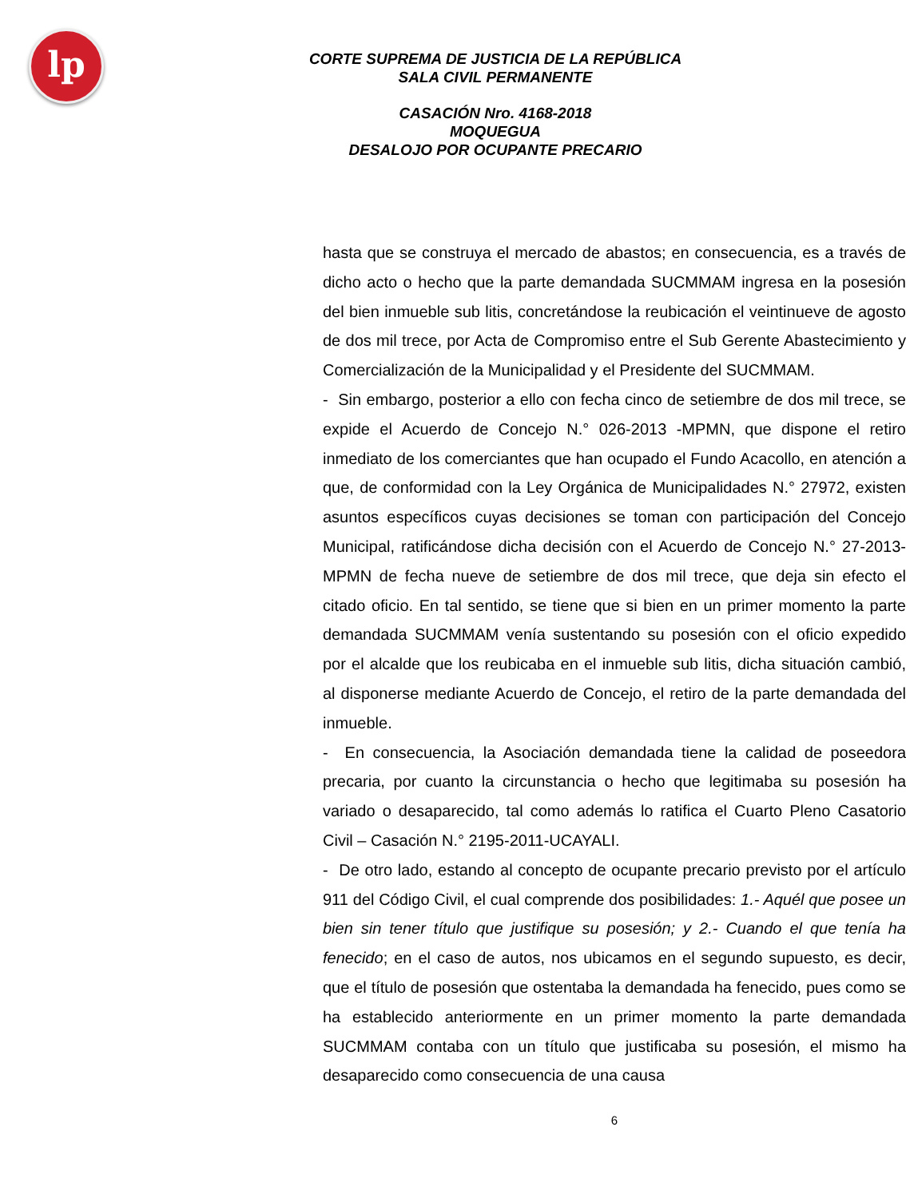lp
CORTE SUPREMA DE JUSTICIA DE LA REPÚBLICA
SALA CIVIL PERMANENTE
CASACIÓN Nro. 4168-2018
MOQUEGUA
DESALOJO POR OCUPANTE PRECARIO
hasta que se construya el mercado de abastos; en consecuencia, es a través de dicho acto o hecho que la parte demandada SUCMMAM ingresa en la posesión del bien inmueble sub litis, concretándose la reubicación el veintinueve de agosto de dos mil trece, por Acta de Compromiso entre el Sub Gerente Abastecimiento y Comercialización de la Municipalidad y el Presidente del SUCMMAM.
- Sin embargo, posterior a ello con fecha cinco de setiembre de dos mil trece, se expide el Acuerdo de Concejo N.° 026-2013 -MPMN, que dispone el retiro inmediato de los comerciantes que han ocupado el Fundo Acacollo, en atención a que, de conformidad con la Ley Orgánica de Municipalidades N.° 27972, existen asuntos específicos cuyas decisiones se toman con participación del Concejo Municipal, ratificándose dicha decisión con el Acuerdo de Concejo N.° 27-2013-MPMN de fecha nueve de setiembre de dos mil trece, que deja sin efecto el citado oficio. En tal sentido, se tiene que si bien en un primer momento la parte demandada SUCMMAM venía sustentando su posesión con el oficio expedido por el alcalde que los reubicaba en el inmueble sub litis, dicha situación cambió, al disponerse mediante Acuerdo de Concejo, el retiro de la parte demandada del inmueble.
- En consecuencia, la Asociación demandada tiene la calidad de poseedora precaria, por cuanto la circunstancia o hecho que legitimaba su posesión ha variado o desaparecido, tal como además lo ratifica el Cuarto Pleno Casatorio Civil – Casación N.° 2195-2011-UCAYALI.
- De otro lado, estando al concepto de ocupante precario previsto por el artículo 911 del Código Civil, el cual comprende dos posibilidades: 1.- Aquél que posee un bien sin tener título que justifique su posesión; y 2.- Cuando el que tenía ha fenecido; en el caso de autos, nos ubicamos en el segundo supuesto, es decir, que el título de posesión que ostentaba la demandada ha fenecido, pues como se ha establecido anteriormente en un primer momento la parte demandada SUCMMAM contaba con un título que justificaba su posesión, el mismo ha desaparecido como consecuencia de una causa
6